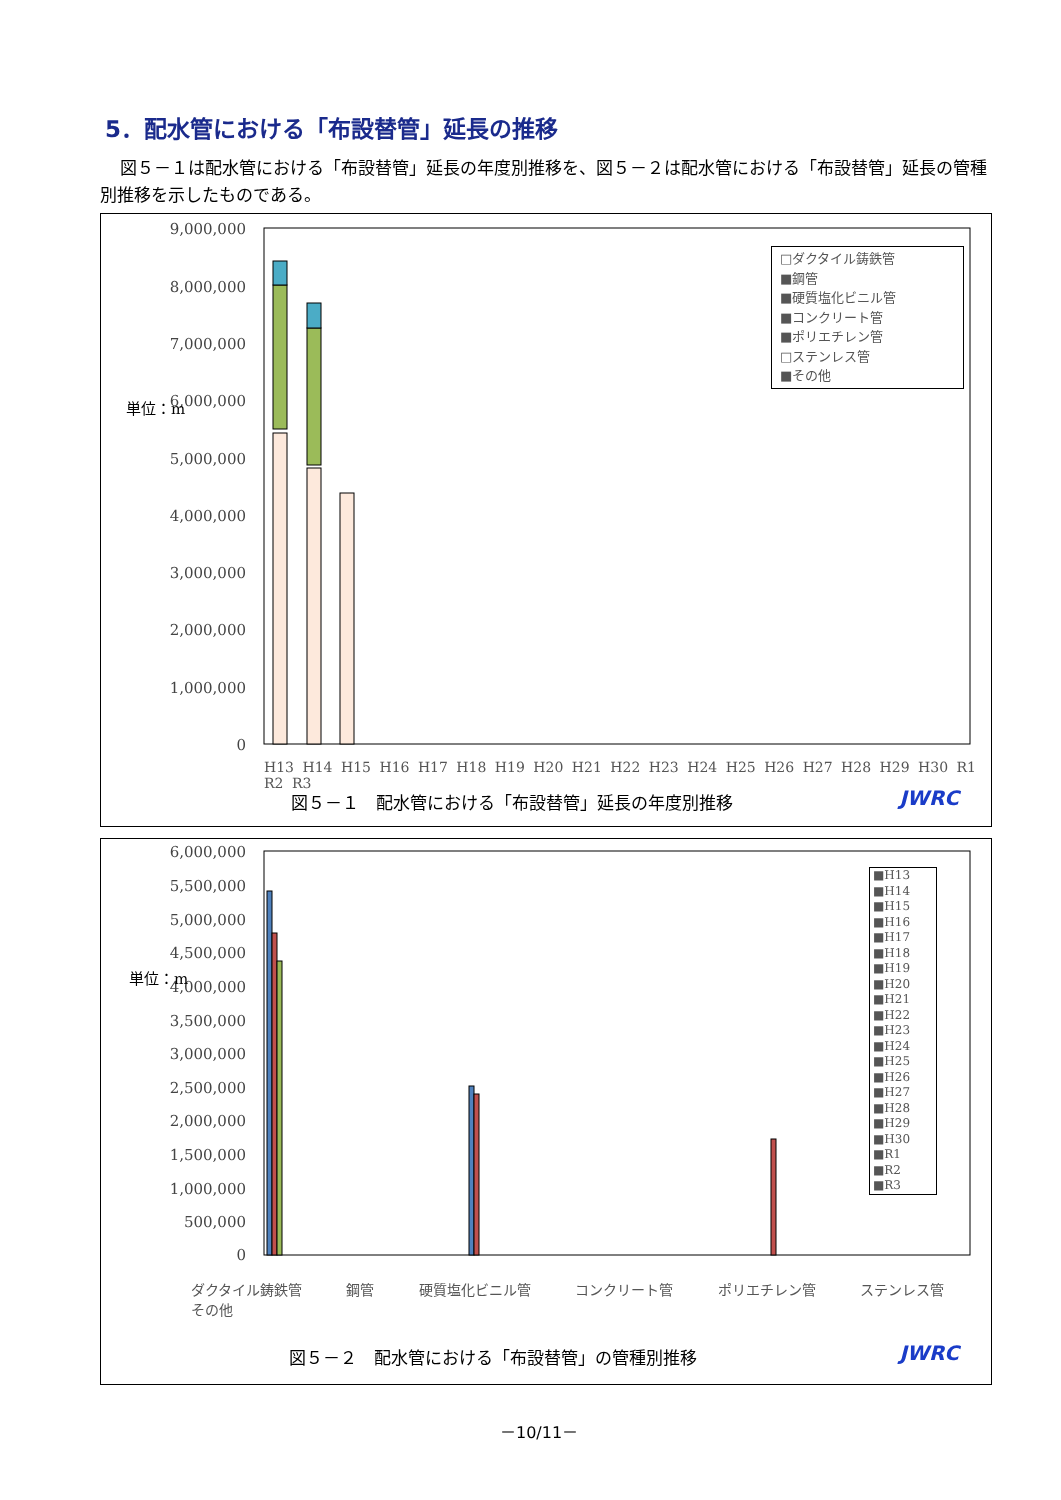5．配水管における「布設替管」延長の推移
図５－１は配水管における「布設替管」延長の年度別推移を、図５－２は配水管における「布設替管」延長の管種別推移を示したものである。
9,000,000
8,000,000
7,000,000
6,000,000
5,000,000
4,000,000
3,000,000
2,000,000
1,000,000
0
単位：m
図５－１　配水管における「布設替管」延長の年度別推移
JWRC
□ダクタイル鋳鉄管
■鋼管
■硬質塩化ビニル管
■コンクリート管
■ポリエチレン管
□ステンレス管
■その他
H13 H14 H15 H16 H17 H18 H19 H20 H21 H22 H23 H24 H25 H26 H27 H28 H29 H30 R1 R2 R3
6,000,000
5,500,000
5,000,000
4,500,000
4,000,000
3,500,000
3,000,000
2,500,000
2,000,000
1,500,000
1,000,000
500,000
0
単位：m
ダクタイル鋳鉄管 鋼管 硬質塩化ビニル管 コンクリート管 ポリエチレン管 ステンレス管 その他
■H13
■H14
■H15
■H16
■H17
■H18
■H19
■H20
■H21
■H22
■H23
■H24
■H25
■H26
■H27
■H28
■H29
■H30
■R1
■R2
■R3
図５－２　配水管における「布設替管」の管種別推移
JWRC
－10/11－